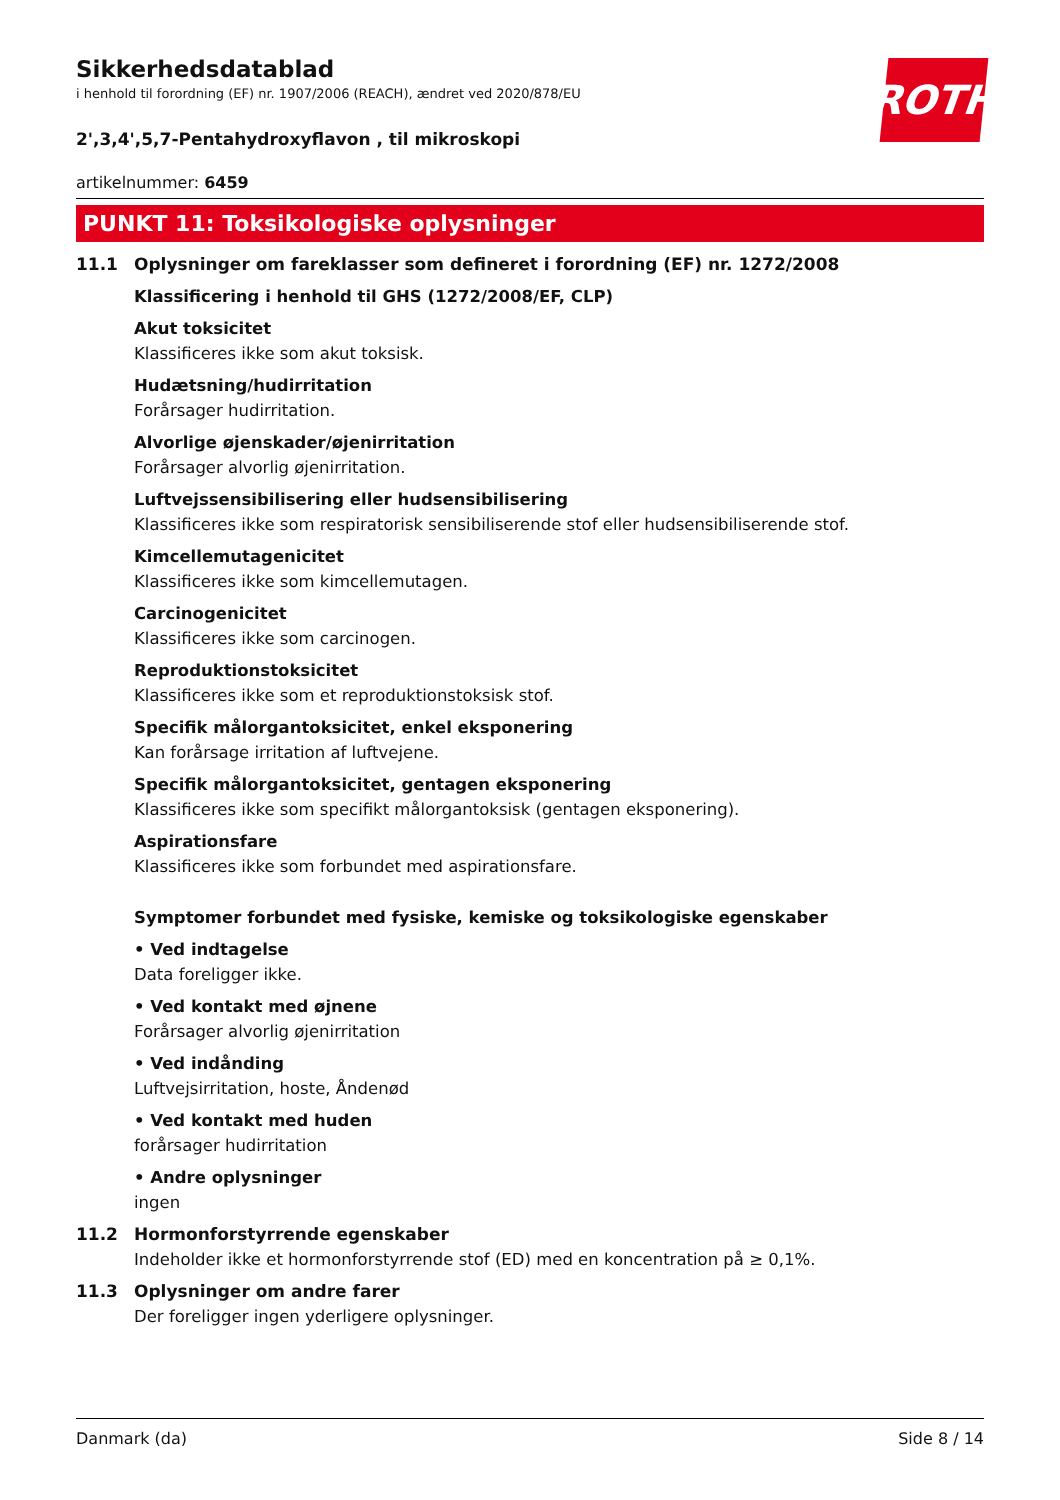ROTH
Sikkerhedsdatablad
i henhold til forordning (EF) nr. 1907/2006 (REACH), ændret ved 2020/878/EU
2',3,4',5,7-Pentahydroxyflavon , til mikroskopi
artikelnummer: 6459
PUNKT 11: Toksikologiske oplysninger
11.1 Oplysninger om fareklasser som defineret i forordning (EF) nr. 1272/2008
Klassificering i henhold til GHS (1272/2008/EF, CLP)
Akut toksicitet
Klassificeres ikke som akut toksisk.
Hudætsning/hudirritation
Forårsager hudirritation.
Alvorlige øjenskader/øjenirritation
Forårsager alvorlig øjenirritation.
Luftvejssensibilisering eller hudsensibilisering
Klassificeres ikke som respiratorisk sensibiliserende stof eller hudsensibiliserende stof.
Kimcellemutagenicitet
Klassificeres ikke som kimcellemutagen.
Carcinogenicitet
Klassificeres ikke som carcinogen.
Reproduktionstoksicitet
Klassificeres ikke som et reproduktionstoksisk stof.
Specifik målorgantoksicitet, enkel eksponering
Kan forårsage irritation af luftvejene.
Specifik målorgantoksicitet, gentagen eksponering
Klassificeres ikke som specifikt målorgantoksisk (gentagen eksponering).
Aspirationsfare
Klassificeres ikke som forbundet med aspirationsfare.
Symptomer forbundet med fysiske, kemiske og toksikologiske egenskaber
• Ved indtagelse
Data foreligger ikke.
• Ved kontakt med øjnene
Forårsager alvorlig øjenirritation
• Ved indånding
Luftvejsirritation, hoste, Åndenød
• Ved kontakt med huden
forårsager hudirritation
• Andre oplysninger
ingen
11.2 Hormonforstyrrende egenskaber
Indeholder ikke et hormonforstyrrende stof (ED) med en koncentration på ≥ 0,1%.
11.3 Oplysninger om andre farer
Der foreligger ingen yderligere oplysninger.
Danmark (da) Side 8 / 14